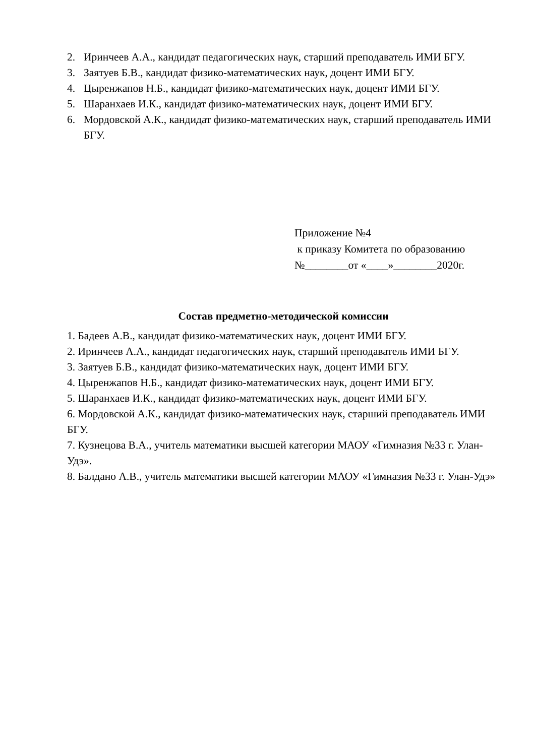2. Иринчеев А.А., кандидат педагогических наук, старший преподаватель ИМИ БГУ.
3. Заятуев Б.В., кандидат физико-математических наук, доцент ИМИ БГУ.
4. Цыренжапов Н.Б., кандидат физико-математических наук, доцент ИМИ БГУ.
5. Шаранхаев И.К., кандидат физико-математических наук, доцент ИМИ БГУ.
6. Мордовской А.К., кандидат физико-математических наук, старший преподаватель ИМИ БГУ.
Приложение №4
к приказу Комитета по образованию
№________от «____»________2020г.
Состав предметно-методической комиссии
1. Бадеев А.В., кандидат физико-математических наук, доцент ИМИ БГУ.
2. Иринчеев А.А., кандидат педагогических наук, старший преподаватель ИМИ БГУ.
3. Заятуев Б.В., кандидат физико-математических наук, доцент ИМИ БГУ.
4. Цыренжапов Н.Б., кандидат физико-математических наук, доцент ИМИ БГУ.
5. Шаранхаев И.К., кандидат физико-математических наук, доцент ИМИ БГУ.
6. Мордовской А.К., кандидат физико-математических наук, старший преподаватель ИМИ БГУ.
7. Кузнецова В.А., учитель математики высшей категории МАОУ «Гимназия №33 г. Улан-Удэ».
8. Балдано А.В., учитель математики высшей категории МАОУ «Гимназия №33 г. Улан-Удэ»